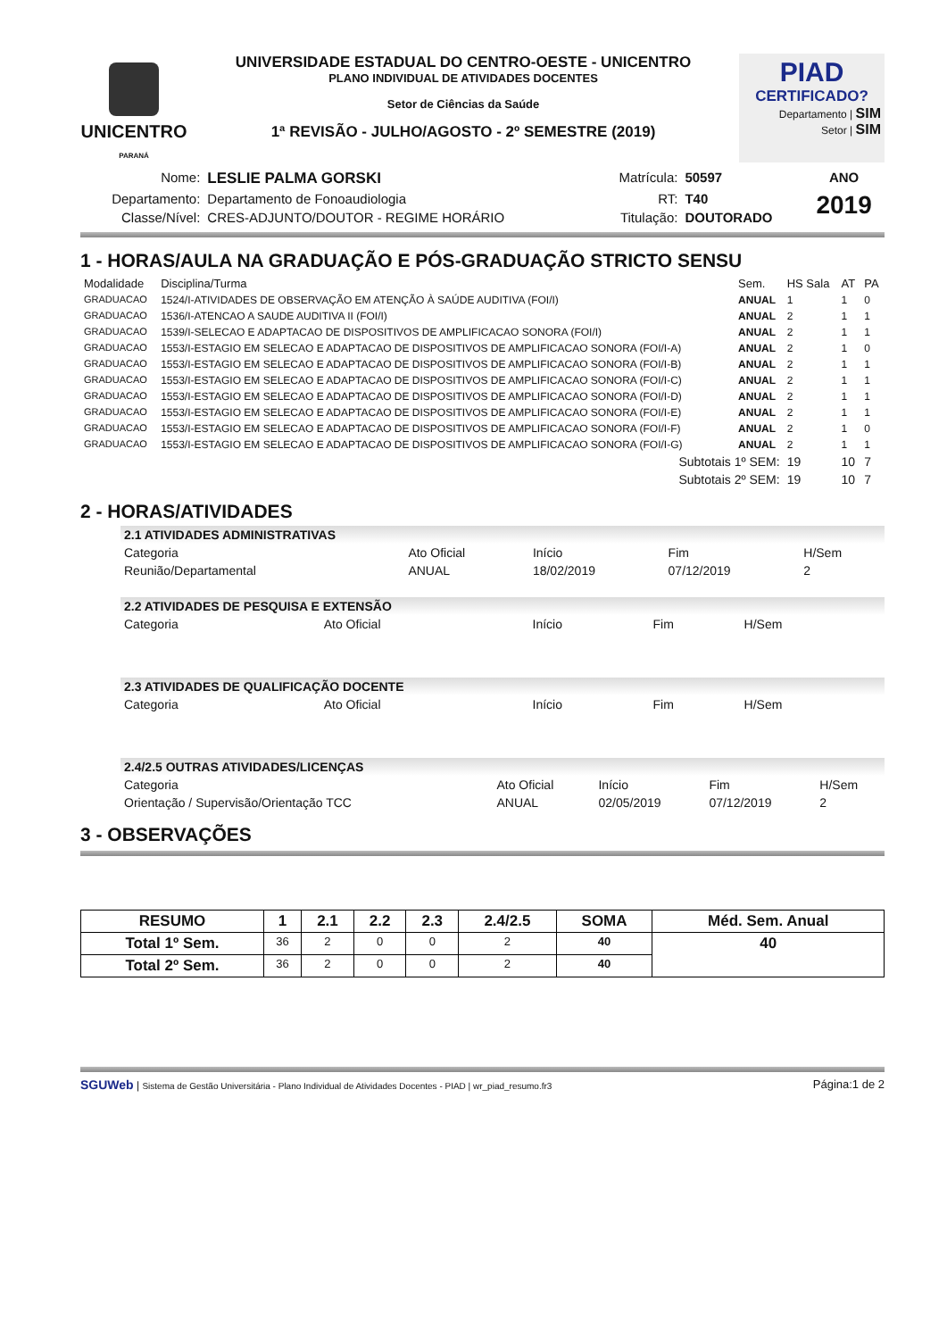UNICENTRO
PARANÁ
UNIVERSIDADE ESTADUAL DO CENTRO-OESTE - UNICENTRO
PLANO INDIVIDUAL DE ATIVIDADES DOCENTES
Setor de Ciências da Saúde
1ª REVISÃO - JULHO/AGOSTO - 2º SEMESTRE (2019)
PIAD
CERTIFICADO?
Departamento | SIM
Setor | SIM
| Nome: | LESLIE PALMA GORSKI | Matrícula: | 50597 | ANO |
| Departamento: | Departamento de Fonoaudiologia | RT: | T40 | 2019 |
| Classe/Nível: | CRES-ADJUNTO/DOUTOR - REGIME HORÁRIO | Titulação: | DOUTORADO | |
1 - HORAS/AULA NA GRADUAÇÃO E PÓS-GRADUAÇÃO STRICTO SENSU
| Modalidade | Disciplina/Turma | Sem. | HS Sala | AT | PA |
| --- | --- | --- | --- | --- | --- |
| GRADUACAO | 1524/I-ATIVIDADES DE OBSERVAÇÃO EM ATENÇÃO À SAÚDE AUDITIVA (FOI/I) | ANUAL | 1 | 1 | 0 |
| GRADUACAO | 1536/I-ATENCAO A SAUDE AUDITIVA II (FOI/I) | ANUAL | 2 | 1 | 1 |
| GRADUACAO | 1539/I-SELECAO E ADAPTACAO DE DISPOSITIVOS DE AMPLIFICACAO SONORA (FOI/I) | ANUAL | 2 | 1 | 1 |
| GRADUACAO | 1553/I-ESTAGIO EM SELECAO E ADAPTACAO DE DISPOSITIVOS DE AMPLIFICACAO SONORA (FOI/I-A) | ANUAL | 2 | 1 | 0 |
| GRADUACAO | 1553/I-ESTAGIO EM SELECAO E ADAPTACAO DE DISPOSITIVOS DE AMPLIFICACAO SONORA (FOI/I-B) | ANUAL | 2 | 1 | 1 |
| GRADUACAO | 1553/I-ESTAGIO EM SELECAO E ADAPTACAO DE DISPOSITIVOS DE AMPLIFICACAO SONORA (FOI/I-C) | ANUAL | 2 | 1 | 1 |
| GRADUACAO | 1553/I-ESTAGIO EM SELECAO E ADAPTACAO DE DISPOSITIVOS DE AMPLIFICACAO SONORA (FOI/I-D) | ANUAL | 2 | 1 | 1 |
| GRADUACAO | 1553/I-ESTAGIO EM SELECAO E ADAPTACAO DE DISPOSITIVOS DE AMPLIFICACAO SONORA (FOI/I-E) | ANUAL | 2 | 1 | 1 |
| GRADUACAO | 1553/I-ESTAGIO EM SELECAO E ADAPTACAO DE DISPOSITIVOS DE AMPLIFICACAO SONORA (FOI/I-F) | ANUAL | 2 | 1 | 0 |
| GRADUACAO | 1553/I-ESTAGIO EM SELECAO E ADAPTACAO DE DISPOSITIVOS DE AMPLIFICACAO SONORA (FOI/I-G) | ANUAL | 2 | 1 | 1 |
| | Subtotais 1º SEM: | | 19 | 10 | 7 |
| | Subtotais 2º SEM: | | 19 | 10 | 7 |
2 - HORAS/ATIVIDADES
2.1 ATIVIDADES ADMINISTRATIVAS
| Categoria | | Ato Oficial | Início | Fim | H/Sem |
| --- | --- | --- | --- | --- | --- |
| Reunião/Departamental | | ANUAL | 18/02/2019 | 07/12/2019 | 2 |
2.2 ATIVIDADES DE PESQUISA E EXTENSÃO
| Categoria | Ato Oficial | Início | Fim | H/Sem |
| --- | --- | --- | --- | --- |
2.3 ATIVIDADES DE QUALIFICAÇÃO DOCENTE
| Categoria | Ato Oficial | Início | Fim | H/Sem |
| --- | --- | --- | --- | --- |
2.4/2.5 OUTRAS ATIVIDADES/LICENÇAS
| Categoria | Ato Oficial | Início | Fim | H/Sem |
| --- | --- | --- | --- | --- |
| Orientação / Supervisão/Orientação TCC | ANUAL | 02/05/2019 | 07/12/2019 | 2 |
3 - OBSERVAÇÕES
| RESUMO | 1 | 2.1 | 2.2 | 2.3 | 2.4/2.5 | SOMA | Méd. Sem. Anual |
| --- | --- | --- | --- | --- | --- | --- | --- |
| Total 1º Sem. | 36 | 2 | 0 | 0 | 2 | 40 | 40 |
| Total 2º Sem. | 36 | 2 | 0 | 0 | 2 | 40 | |
SGUWeb | Sistema de Gestão Universitária - Plano Individual de Atividades Docentes - PIAD | wr_piad_resumo.fr3 Página:1 de 2